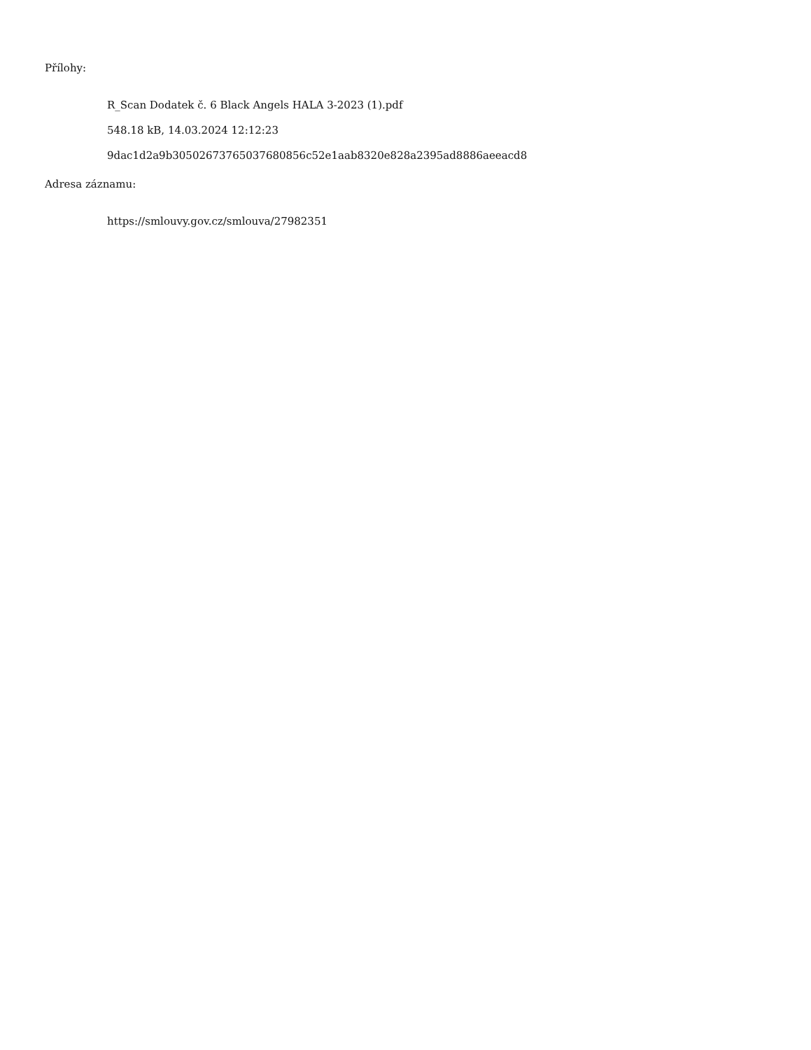Přílohy:
R_Scan Dodatek č. 6 Black Angels HALA 3-2023 (1).pdf
548.18 kB, 14.03.2024 12:12:23
9dac1d2a9b305026737650376808​56c52e1aab8320e828a2395ad8886aeeacd8
Adresa záznamu:
https://smlouvy.gov.cz/smlouva/27982351